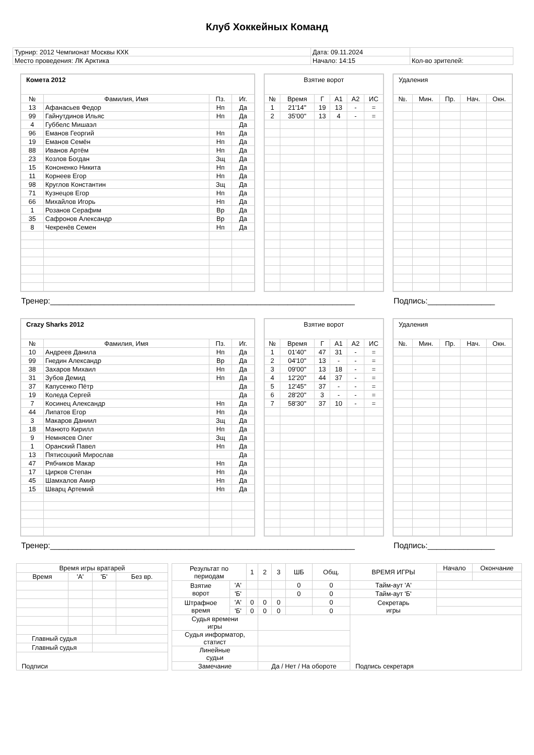Клуб Хоккейных Команд
| Турнир: 2012 Чемпионат Москвы КХК | Дата: 09.11.2024 | |
| Место проведения: ЛК Арктика | Начало: 14:15 | Кол-во зрителей: |
| Комета 2012 | | | |
| № | Фамилия, Имя | Пз. | Иг. |
| 13 | Афанасьев Федор | Нп | Да |
| 99 | Гайнутдинов Ильяс | Нп | Да |
| 4 | Губбелс Мишаэл | | Да |
| 96 | Еманов Георгий | Нп | Да |
| 19 | Еманов Семён | Нп | Да |
| 88 | Иванов Артём | Нп | Да |
| 23 | Козлов Богдан | Зщ | Да |
| 15 | Кононенко Никита | Нп | Да |
| 11 | Корнеев Егор | Нп | Да |
| 98 | Круглов Константин | Зщ | Да |
| 71 | Кузнецов Егор | Нп | Да |
| 66 | Михайлов Игорь | Нп | Да |
| 1 | Розанов Серафим | Вр | Да |
| 35 | Сафронов Александр | Вр | Да |
| 8 | Чекренёв Семен | Нп | Да |
| Взятие ворот | | | | | |
| № | Время | Г | А1 | А2 | ИС |
| 1 | 21'14'' | 19 | 13 | - | = |
| 2 | 35'00'' | 13 | 4 | - | = |
| Удаления | | | | |
| №. | Мин. | Пр. | Нач. | Окн. |
Тренер:____________________________________________________________________ Подпись:_______________
| Crazy Sharks 2012 | | | |
| № | Фамилия, Имя | Пз. | Иг. |
| 10 | Андреев Данила | Нп | Да |
| 99 | Гнедин Александр | Вр | Да |
| 38 | Захаров Михаил | Нп | Да |
| 31 | Зубов Демид | Нп | Да |
| 37 | Капусенко Пётр | | Да |
| 19 | Коледа Сергей | | Да |
| 7 | Косинец Александр | Нп | Да |
| 44 | Липатов Егор | Нп | Да |
| 3 | Макаров Даниил | Зщ | Да |
| 18 | Манюто Кирилл | Нп | Да |
| 9 | Немнясев Олег | Зщ | Да |
| 1 | Оранский Павел | Нп | Да |
| 13 | Пятисоцкий Мирослав | | Да |
| 47 | Рябчиков Макар | Нп | Да |
| 17 | Цирков Степан | Нп | Да |
| 45 | Шамхалов Амир | Нп | Да |
| 15 | Шварц Артемий | Нп | Да |
| Взятие ворот | | | | | |
| № | Время | Г | А1 | А2 | ИС |
| 1 | 01'40'' | 47 | 31 | - | = |
| 2 | 04'10'' | 13 | - | - | = |
| 3 | 09'00'' | 13 | 18 | - | = |
| 4 | 12'20'' | 44 | 37 | - | = |
| 5 | 12'45'' | 37 | - | - | = |
| 6 | 28'20'' | 3 | - | - | = |
| 7 | 58'30'' | 37 | 10 | - | = |
| Удаления | | | | |
| №. | Мин. | Пр. | Нач. | Окн. |
Тренер:____________________________________________________________________ Подпись:_______________
| Время игры вратарей | | | |
| Время | 'А' | 'Б' | Без вр. |
| Главный судья | | | |
| Главный судья | | | |
| Подписи | | | |
| Результат по периодам | | 1 | 2 | 3 | ШБ | Общ. | ВРЕМЯ ИГРЫ | Начало | Окончание |
| Взятие ворот | 'А' | | | | 0 | 0 | Тайм-аут 'А' | | |
| | 'Б' | | | | 0 | 0 | Тайм-аут 'Б' | | |
| Штрафное время | 'А' | 0 | 0 | 0 | | 0 | Секретарь игры | | |
| | 'Б' | 0 | 0 | 0 | | 0 | | | |
| Судья времени игры | | | | | | | Подпись секретаря | | |
| Судья информатор, статист | | | | | | | | | |
| Линейные судьи | | | | | | | | | |
| Замечание | | | Да / Нет / На обороте | | | | | | |